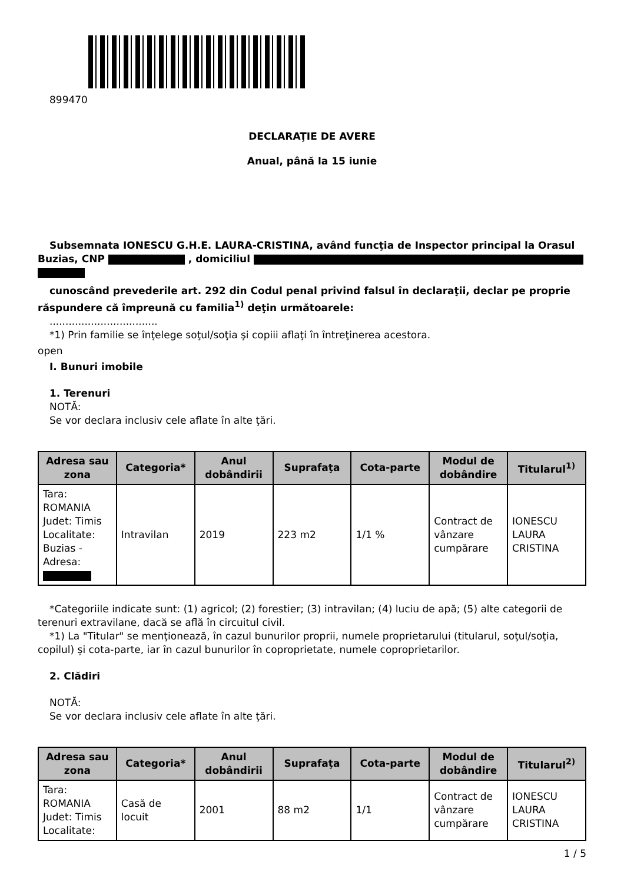899470
DECLARAŢIE DE AVERE
Anual, până la 15 iunie
Subsemnata IONESCU G.H.E. LAURA-CRISTINA, având funcţia de Inspector principal la Orasul Buzias, CNP , domiciliul
cunoscând prevederile art. 292 din Codul penal privind falsul în declaraţii, declar pe proprie răspundere că împreună cu familia<sup>1)</sup> deţin următoarele:
..................................
*1) Prin familie se înţelege soţul/soţia şi copiii aflaţi în întreţinerea acestora.
open
I. Bunuri imobile
1. Terenuri
NOTĂ:
Se vor declara inclusiv cele aflate în alte ţări.
| Adresa sau zona | Categoria* | Anul dobândirii | Suprafaţa | Cota-parte | Modul de dobândire | Titularul<sup>1)</sup> |
| --- | --- | --- | --- | --- | --- | --- |
| Tara: ROMANIA Judet: Timis Localitate: Buzias - Adresa: | Intravilan | 2019 | 223 m2 | 1/1 % | Contract de vânzare cumpărare | IONESCU LAURA CRISTINA |
*Categoriile indicate sunt: (1) agricol; (2) forestier; (3) intravilan; (4) luciu de apă; (5) alte categorii de terenuri extravilane, dacă se află în circuitul civil.
*1) La "Titular" se menţionează, în cazul bunurilor proprii, numele proprietarului (titularul, soţul/soţia, copilul) și cota-parte, iar în cazul bunurilor în coproprietate, numele coproprietarilor.
2. Clădiri
NOTĂ:
Se vor declara inclusiv cele aflate în alte ţări.
| Adresa sau zona | Categoria* | Anul dobândirii | Suprafaţa | Cota-parte | Modul de dobândire | Titularul<sup>2)</sup> |
| --- | --- | --- | --- | --- | --- | --- |
| Tara: ROMANIA Judet: Timis Localitate: | Casă de locuit | 2001 | 88 m2 | 1/1 | Contract de vânzare cumpărare | IONESCU LAURA CRISTINA |
1 / 5